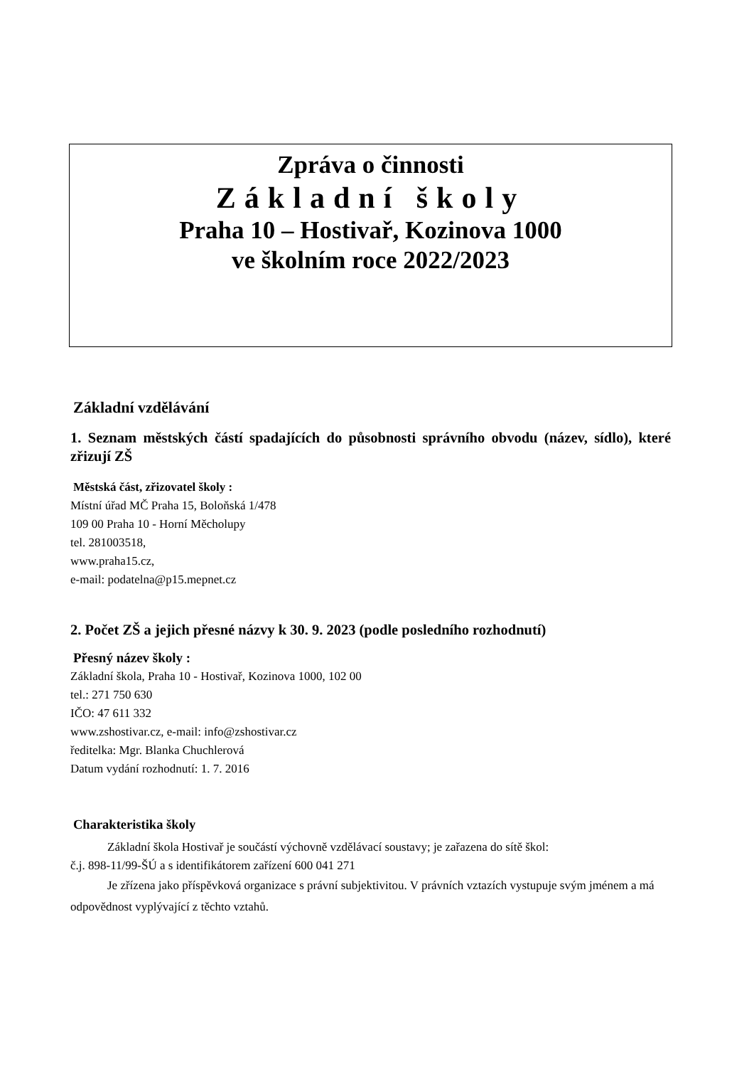Zpráva o činnosti
Základní školy
Praha 10 – Hostivař, Kozinova 1000
ve školním roce 2022/2023
Základní vzdělávání
1. Seznam městských částí spadajících do působnosti správního obvodu (název, sídlo), které zřizují ZŠ
Městská část, zřizovatel školy :
Místní úřad MČ Praha 15, Boloňská 1/478
109 00 Praha 10 - Horní Měcholupy
tel. 281003518,
www.praha15.cz,
e-mail: podatelna@p15.mepnet.cz
2. Počet ZŠ a jejich přesné názvy k 30. 9. 2023 (podle posledního rozhodnutí)
Přesný název školy :
Základní škola, Praha 10 - Hostivař, Kozinova 1000, 102 00
tel.: 271 750 630
IČO: 47 611 332
www.zshostivar.cz, e-mail: info@zshostivar.cz
ředitelka: Mgr. Blanka Chuchlerová
Datum vydání rozhodnutí: 1. 7. 2016
Charakteristika školy
Základní škola Hostivař je součástí výchovně vzdělávací soustavy; je zařazena do sítě škol:
č.j. 898-11/99-ŠÚ a s identifikátorem zařízení 600 041 271
Je zřízena jako příspěvková organizace s právní subjektivitou. V právních vztazích vystupuje svým jménem a má odpovědnost vyplývající z těchto vztahů.